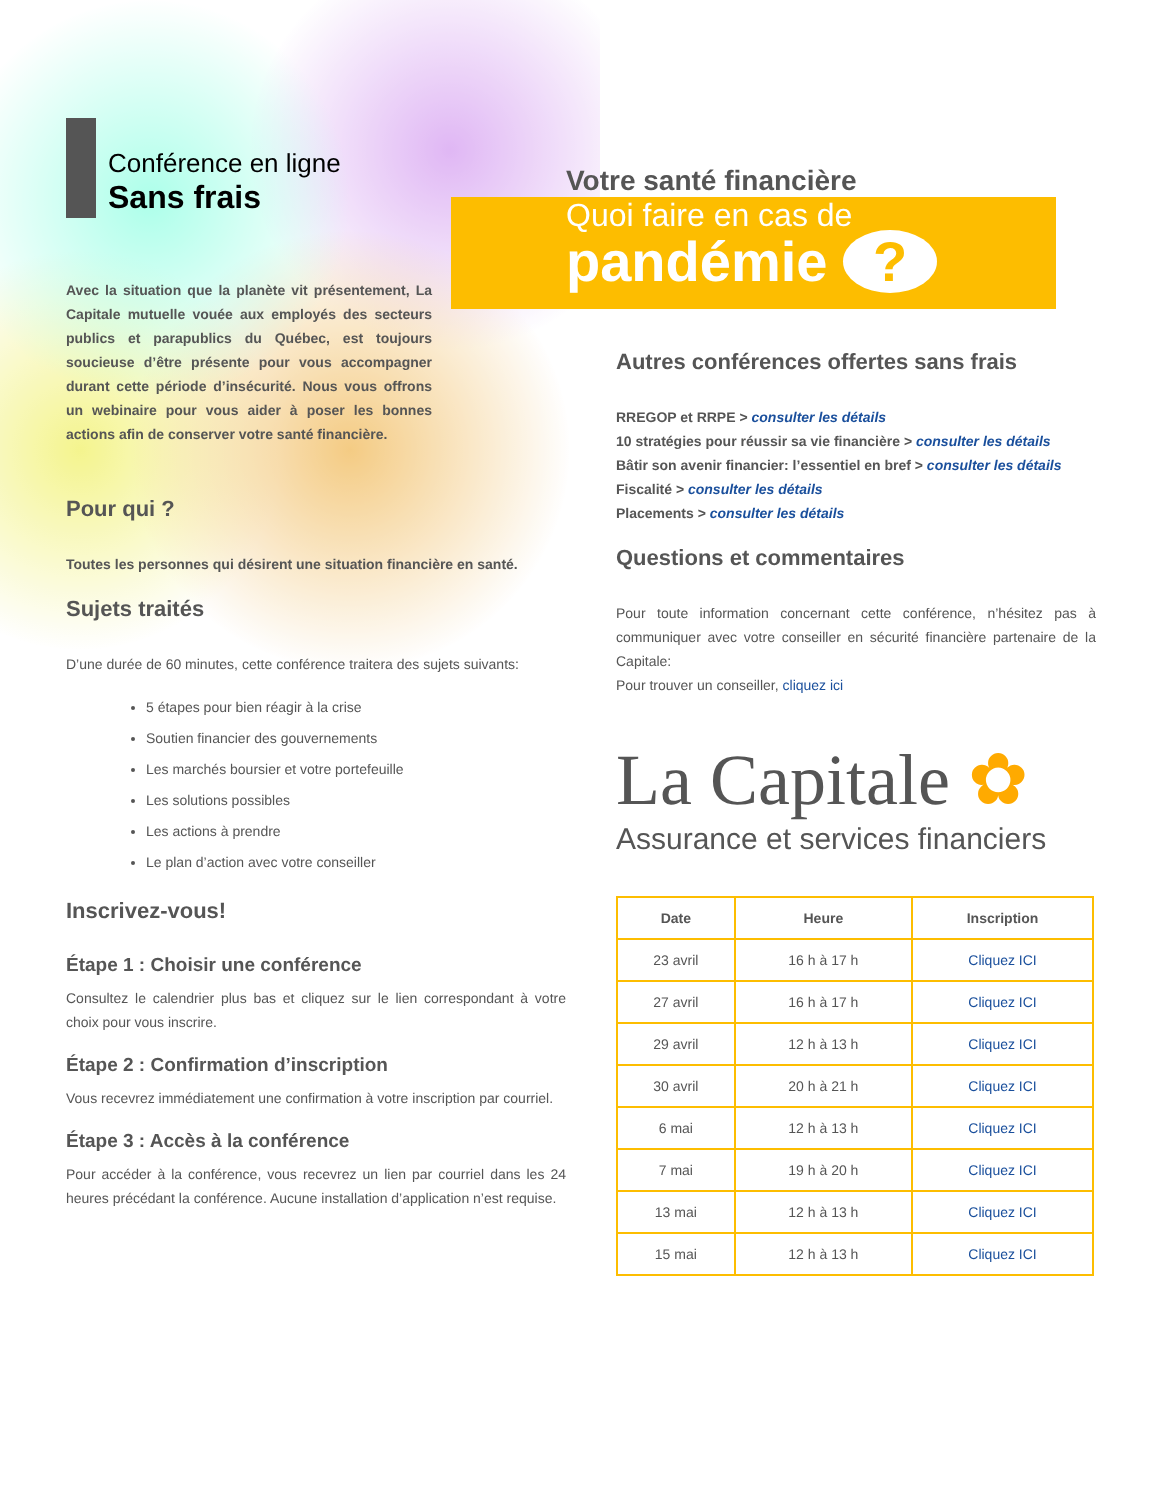Conférence en ligne
Sans frais
Avec la situation que la planète vit présentement, La Capitale mutuelle vouée aux employés des secteurs publics et parapublics du Québec, est toujours soucieuse d’être présente pour vous accompagner durant cette période d’insécurité. Nous vous offrons un webinaire pour vous aider à poser les bonnes actions afin de conserver votre santé financière.
Pour qui ?
Toutes les personnes qui désirent une situation financière en santé.
Sujets traités
D’une durée de 60 minutes, cette conférence traitera des sujets suivants:
5 étapes pour bien réagir à la crise
Soutien financier des gouvernements
Les marchés boursier et votre portefeuille
Les solutions possibles
Les actions à prendre
Le plan d’action avec votre conseiller
Inscrivez-vous!
Étape 1 : Choisir une conférence
Consultez le calendrier plus bas et cliquez sur le lien correspondant à votre choix pour vous inscrire.
Étape 2 : Confirmation d’inscription
Vous recevrez immédiatement une confirmation à votre inscription par courriel.
Étape 3 : Accès à la conférence
Pour accéder à la conférence, vous recevrez un lien par courriel dans les 24 heures précédant la conférence. Aucune installation d’application n’est requise.
Votre santé financière
Quoi faire en cas de
pandémie ?
Autres conférences offertes sans frais
RREGOP et RRPE > consulter les détails
10 stratégies pour réussir sa vie financière > consulter les détails
Bâtir son avenir financier: l’essentiel en bref > consulter les détails
Fiscalité > consulter les détails
Placements > consulter les détails
Questions et commentaires
Pour toute information concernant cette conférence, n’hésitez pas à communiquer avec votre conseiller en sécurité financière partenaire de la Capitale:
Pour trouver un conseiller, cliquez ici
La Capitale ✿
Assurance et services financiers
| Date | Heure | Inscription |
| --- | --- | --- |
| 23 avril | 16 h à 17 h | Cliquez ICI |
| 27 avril | 16 h à 17 h | Cliquez ICI |
| 29 avril | 12 h à 13 h | Cliquez ICI |
| 30 avril | 20 h à 21 h | Cliquez ICI |
| 6 mai | 12 h à 13 h | Cliquez ICI |
| 7 mai | 19 h à 20 h | Cliquez ICI |
| 13 mai | 12 h à 13 h | Cliquez ICI |
| 15 mai | 12 h à 13 h | Cliquez ICI |